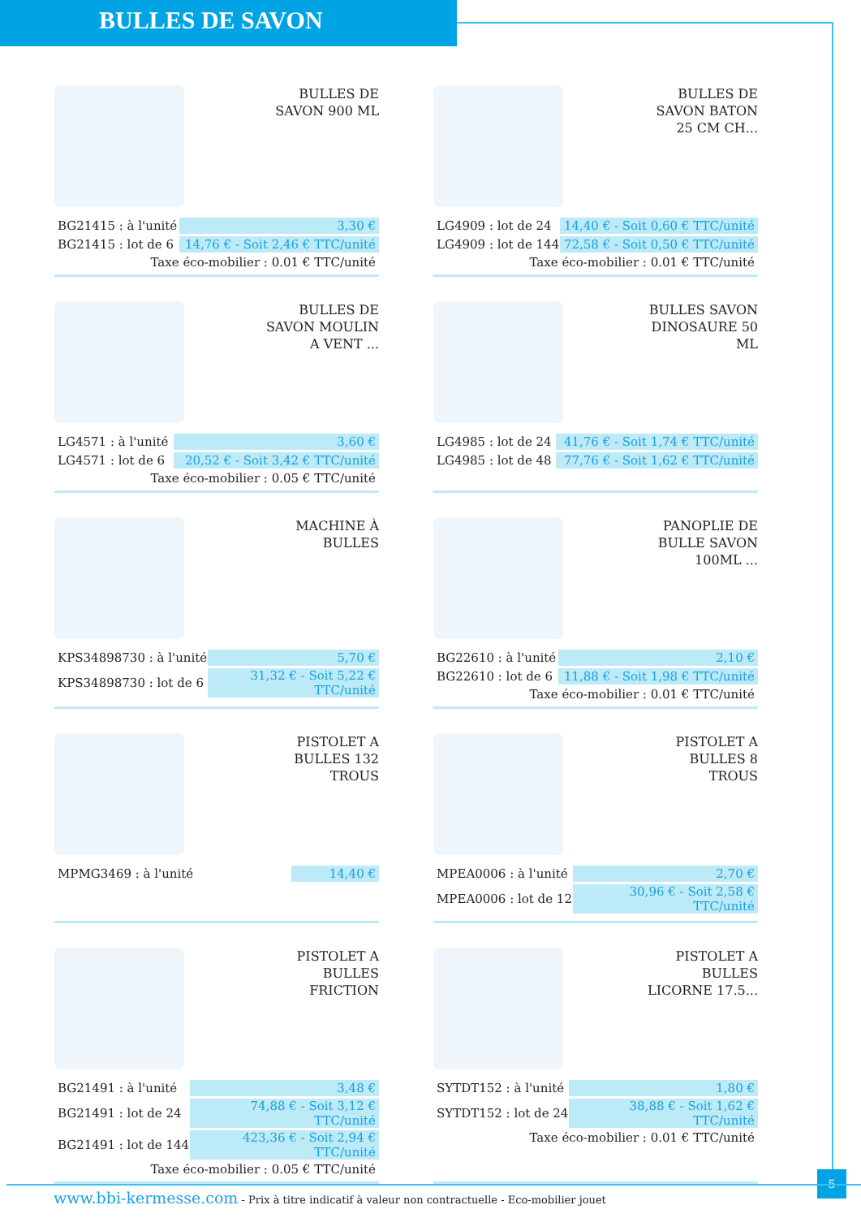BULLES DE SAVON
BULLES DE SAVON 900 ML
| BG21415 : à l'unité | 3,30 € |
| BG21415 : lot de 6 | 14,76 € - Soit 2,46 € TTC/unité |
Taxe éco-mobilier : 0.01 € TTC/unité
BULLES DE SAVON BATON 25 CM CH...
| LG4909 : lot de 24 | 14,40 € - Soit 0,60 € TTC/unité |
| LG4909 : lot de 144 | 72,58 € - Soit 0,50 € TTC/unité |
Taxe éco-mobilier : 0.01 € TTC/unité
BULLES DE SAVON MOULIN A VENT ...
| LG4571 : à l'unité | 3,60 € |
| LG4571 : lot de 6 | 20,52 € - Soit 3,42 € TTC/unité |
Taxe éco-mobilier : 0.05 € TTC/unité
BULLES SAVON DINOSAURE 50 ML
| LG4985 : lot de 24 | 41,76 € - Soit 1,74 € TTC/unité |
| LG4985 : lot de 48 | 77,76 € - Soit 1,62 € TTC/unité |
MACHINE À BULLES
| KPS34898730 : à l'unité | 5,70 € |
| KPS34898730 : lot de 6 | 31,32 € - Soit 5,22 € TTC/unité |
PANOPLIE DE BULLE SAVON 100ML ...
| BG22610 : à l'unité | 2,10 € |
| BG22610 : lot de 6 | 11,88 € - Soit 1,98 € TTC/unité |
Taxe éco-mobilier : 0.01 € TTC/unité
PISTOLET A BULLES 132 TROUS
| MPMG3469 : à l'unité | 14,40 € |
PISTOLET A BULLES 8 TROUS
| MPEA0006 : à l'unité | 2,70 € |
| MPEA0006 : lot de 12 | 30,96 € - Soit 2,58 € TTC/unité |
PISTOLET A BULLES FRICTION
| BG21491 : à l'unité | 3,48 € |
| BG21491 : lot de 24 | 74,88 € - Soit 3,12 € TTC/unité |
| BG21491 : lot de 144 | 423,36 € - Soit 2,94 € TTC/unité |
Taxe éco-mobilier : 0.05 € TTC/unité
PISTOLET A BULLES LICORNE 17.5...
| SYTDT152 : à l'unité | 1,80 € |
| SYTDT152 : lot de 24 | 38,88 € - Soit 1,62 € TTC/unité |
Taxe éco-mobilier : 0.01 € TTC/unité
5
www.bbi-kermesse.com - Prix à titre indicatif à valeur non contractuelle - Eco-mobilier jouet